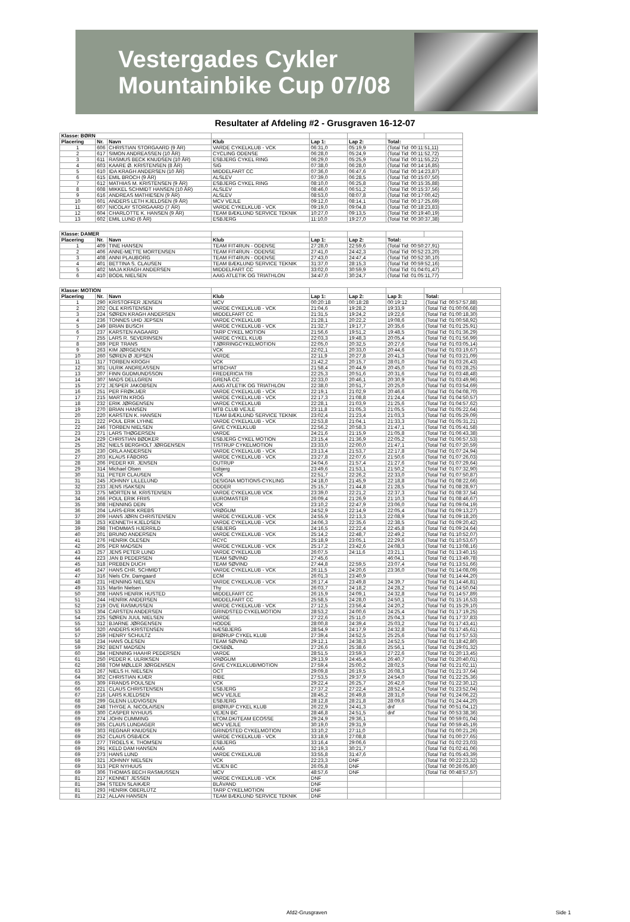Vestergades Cykler
Mountainbike Cup 07/08
Resultater af Afdeling #2 - Grusgraven 16-12-07
| Klasse: BØRN | | | | | | | |
| Placering | Nr. | Navn | Klub | Lap 1: | Lap 2: | Total: | |
| 1 | 606 | CHRISTIAN STORGAARD (9 ÅR) | VARDE CYKELKLUB - VCK | 06:31,0 | 05:19,9 | (Total Tid: 00:11:51,11) | |
| 2 | 617 | SIMON ANDREASSEN (10 ÅR) | CYCLING ODENSE | 06:28,0 | 05:24,9 | (Total Tid: 00:11:52,72) | |
| 3 | 611 | RASMUS BECK KNUDSEN (10 ÅR) | ESBJERG CYKEL RING | 06:29,0 | 05:25,9 | (Total Tid: 00:11:55,22) | |
| 4 | 603 | KAARE Ø. KRISTENSEN (8 ÅR) | SIG | 07:38,0 | 06:28,0 | (Total Tid: 00:14:16,85) | |
| 5 | 610 | IDA KRAGH ANDERSEN (10 ÅR) | MIDDELFART CC | 07:36,0 | 06:47,6 | (Total Tid: 00:14:23,87) | |
| 6 | 615 | EMIL BROCH (9 ÅR) | ALSLEV | 07:39,0 | 06:28,5 | (Total Tid: 00:15:07,50) | |
| 7 | 612 | MATHIAS M. KRISTENSEN (9 ÅR) | ESBJERG CYKEL RING | 08:10,0 | 06:25,8 | (Total Tid: 00:15:35,88) | |
| 8 | 608 | MIKKEL SCHMIDT HANSEN (10 ÅR) | ALSLEV | 08:46,0 | 06:51,2 | (Total Tid: 00:15:37,56) | |
| 9 | 616 | ANDREAS MATHIESEN (9 ÅR) | ALSLEV | 08:53,0 | 08:07,8 | (Total Tid: 00:17:00,42) | |
| 10 | 601 | ANDERS LETH KJELDSEN (9 ÅR) | MCV VEJLE | 09:12,0 | 08:14,1 | (Total Tid: 00:17:25,69) | |
| 11 | 607 | NICOLAY STORGAARD (7 ÅR) | VARDE CYKELKLUB - VCK | 09:19,0 | 09:04,8 | (Total Tid: 00:18:23,83) | |
| 12 | 604 | CHARLOTTE K. HANSEN (9 ÅR) | TEAM BÆKLUND SERVICE TEKNIK | 10:27,0 | 09:13,5 | (Total Tid: 00:19:40,19) | |
| 13 | 602 | EMIL LUND (6 ÅR) | ESBJERG | 11:10,0 | 19:27,0 | (Total Tid: 00:30:37,38) | |
| Klasse: DAMER | | | | | | | |
| Placering | Nr. | Navn | Klub | Lap 1: | Lap 2: | Total: | |
| 1 | 409 | TINE HANSEN | TEAM FIT4RUN - ODENSE | 27:28,0 | 22:59,6 | (Total Tid: 00:50:27,91) | |
| 2 | 406 | ANNE-METTE MORTENSEN | TEAM FIT4RUN - ODENSE | 27:41,0 | 24:42,3 | (Total Tid: 00:52:23,20) | |
| 3 | 408 | ANNI PLAUBORG | TEAM FIT4RUN - ODENSE | 27:43,0 | 24:47,4 | (Total Tid: 00:52:30,10) | |
| 4 | 401 | BETTINA S. CLAUSEN | TEAM BÆKLUND SERVICE TEKNIK | 31:37,0 | 28:15,3 | (Total Tid: 00:59:52,16) | |
| 5 | 402 | MAJA KRAGH ANDERSEN | MIDDELFART CC | 33:02,0 | 30:59,9 | (Total Tid: 01:04:01,47) | |
| 6 | 410 | BODIL NIELSEN | AAIG ATLETIK OG TRIATHLON | 34:47,0 | 30:24,7 | (Total Tid: 01:05:11,77) | |
| Klasse: MOTION | | | | | | | | |
| Placering | Nr. | Navn | Klub | Lap 1: | Lap 2: | Lap 3: | Total: | |
| 1 | 290 | KRISTOFFER JENSEN | MCV | 00:20:18 | 00:18:28 | 00:19:12 | (Total Tid: 00:57:57,88) | |
| 2 | 202 | OLE KRISTENSEN | VARDE CYKELKLUB - VCK | 21:04,6 | 19:28,2 | 19:33,9 | (Total Tid: 01:00:06,68) | |
| 3 | 224 | SØREN KRAGH ANDERSEN | MIDDELFART CC | 21:31,5 | 19:24,2 | 19:22,6 | (Total Tid: 01:00:18,30) | |
| 4 | 236 | TONNES UHD JEPSEN | VARDE CYKELKLUB | 21:28,1 | 20:22,2 | 19:08,6 | (Total Tid: 01:00:58,92) | |
| 5 | 249 | BRIAN BUSCH | VARDE CYKELKLUB - VCK | 21:32,7 | 19:17,7 | 20:35,6 | (Total Tid: 01:01:25,91) | |
| 6 | 237 | KARSTEN AAGAARD | TARP CYKEL MOTION | 21:56,6 | 19:51,2 | 19:48,5 | (Total Tid: 01:01:36,29) | |
| 7 | 255 | LARS R. SEVERINSEN | VARDE CYKEL KLUB | 22:03,3 | 19:48,3 | 20:05,4 | (Total Tid: 01:01:56,99) | |
| 8 | 269 | PER TRANS | TJØRRINGCYKELMOTION | 22:05,0 | 20:32,5 | 20:27,6 | (Total Tid: 01:03:05,14) | |
| 9 | 263 | KIM JØRGENSEN | VCK | 22:02,1 | 20:33,0 | 20:44,6 | (Total Tid: 01:03:19,67) | |
| 10 | 260 | SØREN Ø JEPSEN | VARDE | 22:11,9 | 20:27,8 | 20:41,3 | (Total Tid: 01:03:21,09) | |
| 11 | 317 | TORBEN KROGH | VCK | 21:42,2 | 20:15,7 | 28:01,0 | (Total Tid: 01:03:26,43) | |
| 12 | 301 | ULRIK ANDREASSEN | MTBCHAT | 21:58,4 | 20:44,9 | 20:45,0 | (Total Tid: 01:03:28,25) | |
| 13 | 207 | FINN GUDMUNDSSON | FREDERICIA TRI | 22:25,3 | 20:51,6 | 20:31,6 | (Total Tid: 01:03:48,48) | |
| 14 | 307 | MADS DELLGREN | GRENÅ CC | 22:33,0 | 20:46,1 | 20:30,9 | (Total Tid: 01:03:49,96) | |
| 15 | 272 | JESPER JAKOBSEN | AAIG ATLETIK OG TRIATHLON | 22:38,0 | 20:51,7 | 20:25,0 | (Total Tid: 01:03:54,69) | |
| 16 | 251 | PER FRØKJÆR | VARDE CYKELKLUB - VCK | 22:19,1 | 21:02,9 | 20:46,6 | (Total Tid: 01:04:08,70) | |
| 17 | 215 | MARTIN KROG | VARDE CYKELKLUB - VCK | 22:17,3 | 21:08,8 | 21:24,4 | (Total Tid: 01:04:50,57) | |
| 18 | 232 | ERIK JØRGENSEN | VARDE CYKELKLUB | 22:28,1 | 21:03,9 | 21:25,6 | (Total Tid: 01:04:57,62) | |
| 19 | 270 | BRIAN HANSEN | MTB CLUB VEJLE | 23:11,8 | 21:05,3 | 21:05,5 | (Total Tid: 01:05:22,64) | |
| 20 | 220 | KARSTEN K. HANSEN | TEAM BÆKLUND SERVICE TEKNIK | 23:02,4 | 21:23,4 | 21:03,3 | (Total Tid: 01:05:29,09) | |
| 21 | 222 | POUL ERIK LYHNE | VARDE CYKELKLUB - VCK | 22:53,8 | 21:04,1 | 21:33,3 | (Total Tid: 01:05:31,21) | |
| 22 | 246 | TORBEN NIELSEN | GIVE CYKELKLUB | 22:56,2 | 20:58,3 | 21:47,1 | (Total Tid: 01:05:41,58) | |
| 23 | 271 | LARS THØGERSEN | VARDE | 24:21,6 | 21:15,9 | 21:05,8 | (Total Tid: 01:06:43,38) | |
| 24 | 229 | CHRISTIAN BØDKER | ESBJERG CYKEL MOTION | 23:15,4 | 21:36,9 | 22:05,2 | (Total Tid: 01:06:57,53) | |
| 25 | 262 | NIELS BERGHOLT JØRGENSEN | TISTRUP CYKELMOTION | 23:33,0 | 22:00,0 | 21:47,1 | (Total Tid: 01:07:20,59) | |
| 26 | 230 | ORLA ANDERSEN | VARDE CYKELKLUB - VCK | 23:13,4 | 21:53,7 | 22:17,8 | (Total Tid: 01:07:24,94) | |
| 27 | 203 | KLAUS FÅBORG | VARDE CYKELKLUB - VCK | 23:27,8 | 22:07,6 | 21:50,6 | (Total Tid: 01:07:26,03) | |
| 28 | 206 | PEDER KR. JENSEN | OUTRUP | 24:04,6 | 21:57,4 | 21:27,6 | (Total Tid: 01:07:29,64) | |
| 29 | 314 | Michael Olsen | Esbjerg | 23:49,6 | 21:53,1 | 21:50,2 | (Total Tid: 01:07:32,90) | |
| 30 | 311 | PETER CLAUSEN | VCK | 22:51,7 | 22:26,2 | 22:33,0 | (Total Tid: 01:07:50,87) | |
| 31 | 245 | JOHNNY LILLELUND | DESIGNA MOTIONS-CYKLING | 24:18,0 | 21:45,9 | 22:18,8 | (Total Tid: 01:08:22,66) | |
| 32 | 233 | JENS ISAKSEN | ODDER | 25:15,7 | 21:44,8 | 21:28,5 | (Total Tid: 01:08:28,97) | |
| 33 | 275 | MORTEN M. KRISTENSEN | VARDE CYKELKLUB VCK | 23:39,0 | 22:21,2 | 22:37,3 | (Total Tid: 01:08:37,54) | |
| 34 | 266 | POUL ERIK FRIIS | EUROMASTER | 26:09,4 | 21:26,9 | 21:10,3 | (Total Tid: 01:08:46,67) | |
| 35 | 308 | HENNING DEIN | VCK | 23:10,2 | 22:47,9 | 23:06,0 | (Total Tid: 01:09:04,19) | |
| 36 | 204 | LARS-ERIK KREBS | VRØGUM | 24:52,9 | 22:14,9 | 22:05,4 | (Total Tid: 01:09:13,27) | |
| 37 | 209 | HANS JØRN CHRISTENSEN | VARDE CYKELKLUB - VCK | 24:55,9 | 22:13,3 | 22:08,9 | (Total Tid: 01:09:18,20) | |
| 38 | 253 | KENNETH KJELDSEN | VARDE CYKELKLUB - VCK | 24:06,3 | 22:35,6 | 22:38,5 | (Total Tid: 01:09:20,42) | |
| 39 | 298 | THOMMAS HJERRILD | ESBJERG | 24:16,5 | 22:22,4 | 22:45,8 | (Total Tid: 01:09:24,64) | |
| 40 | 201 | BRUNO ANDERSEN | VARDE CYKELKLUB - VCK | 25:14,2 | 22:48,7 | 22:49,2 | (Total Tid: 01:10:52,07) | |
| 41 | 276 | HENRIK OLESEN | RCYC | 25:18,9 | 23:05,1 | 22:29,6 | (Total Tid: 01:10:53,67) | |
| 42 | 205 | PER MADSEN | VARDE CYKELKLUB - VCK | 25:17,2 | 23:42,6 | 24:08,3 | (Total Tid: 01:13:08,16) | |
| 43 | 257 | JENS PETER LUND | VARDE CYKELKLUB | 26:07,5 | 24:11,6 | 23:21,1 | (Total Tid: 01:13:40,15) | |
| 44 | 223 | JAN B PEDERSEN | TEAM SØVIND | 27:45,6 | | 46:04,1 | (Total Tid: 01:13:49,78) | |
| 45 | 318 | PREBEN DUCH | TEAM SØVIND | 27:44,8 | 22:59,5 | 23:07,4 | (Total Tid: 01:13:51,66) | |
| 46 | 247 | HANS CHR. SCHMIDT | VARDE CYKELKLUB - VCK | 26:11,5 | 24:20,6 | 23:36,0 | (Total Tid: 01:14:08,09) | |
| 47 | 316 | Niels Chr. Damgaard | ECM | 26:01,3 | 23:40,9 | | (Total Tid: 01:14:44,20) | |
| 48 | 231 | HENNING NIELSEN | VARDE CYKELKLUB - VCK | 26:17,4 | 23:49,8 | 24:39,7 | (Total Tid: 01:14:46,81) | |
| 49 | 315 | Martin Nielsen | Thy | 26:03,7 | 24:18,2 | 24:28,2 | (Total Tid: 01:14:50,04) | |
| 50 | 208 | HANS HENRIK HUSTED | MIDDELFART CC | 26:15,9 | 24:09,1 | 24:32,8 | (Total Tid: 01:14:57,89) | |
| 51 | 244 | HENRIK ANDERSEN | MIDDELFART CC | 25:58,5 | 24:28,0 | 24:50,1 | (Total Tid: 01:15:16,53) | |
| 52 | 219 | OVE RASMUSSEN | VARDE CYKELKLUB - VCK | 27:12,5 | 23:56,4 | 24:20,2 | (Total Tid: 01:15:29,10) | |
| 53 | 304 | CARSTEN ANDERSEN | GRINDSTED CYKELMOTION | 28:53,2 | 24:00,6 | 24:25,4 | (Total Tid: 01:17:19,25) | |
| 54 | 225 | SØREN JUUL NIELSEN | VARDE | 27:22,6 | 25:11,0 | 25:04,3 | (Total Tid: 01:17:37,83) | |
| 55 | 312 | BJARNE JØRGENSEN | HODDE | 28:00,8 | 24:39,4 | 25:03,2 | (Total Tid: 01:17:43,41) | |
| 56 | 320 | ANDERS KRISTENSEN | NÆSBJERG | 28:54,9 | 24:17,9 | 24:32,8 | (Total Tid: 01:17:45,61) | |
| 57 | 259 | HENRY SCHULTZ | BRØRUP CYKEL KLUB | 27:39,4 | 24:52,5 | 25:25,6 | (Total Tid: 01:17:57,53) | |
| 58 | 234 | HANS OLESEN | TEAM SØVIND | 29:12,1 | 24:38,3 | 24:52,5 | (Total Tid: 01:18:42,80) | |
| 59 | 292 | BENT MADSEN | OKSBØL | 27:26,6 | 25:38,6 | 25:56,1 | (Total Tid: 01:29:01,32) | |
| 60 | 284 | HENNING HAAHR PEDERSEN | VARDE | 28:51,5 | 23:59,3 | 27:22,6 | (Total Tid: 01:20:13,45) | |
| 61 | 250 | PEDER K. ULRIKSEN | VRØGUM | 29:13,9 | 24:45,4 | 26:40,7 | (Total Tid: 01:20:40,01) | |
| 62 | 268 | TOM MØLLER JØRGENSEN | GIVE CYKELKLUB/MOTION | 27:59,4 | 25:00,2 | 28:02,5 | (Total Tid: 01:21:02,11) | |
| 63 | 267 | NIELS H. NIELSEN | OCT | 29:09,8 | 26:19,5 | 26:08,3 | (Total Tid: 01:21:37,64) | |
| 64 | 302 | CHRISTIAN KJÆR | RIBE | 27:53,5 | 29:37,9 | 24:54,0 | (Total Tid: 01:22:25,36) | |
| 65 | 309 | FRANDS POULSEN | VCK | 29:22,4 | 26:25,7 | 26:42,0 | (Total Tid: 01:22:30,12) | |
| 66 | 221 | CLAUS CHRISTENSEN | ESBJERG | 27:37,2 | 27:22,4 | 28:52,4 | (Total Tid: 01:23:52,04) | |
| 67 | 216 | LARS KJELDSEN | MCV VEJLE | 28:45,2 | 26:49,8 | 28:31,0 | (Total Tid: 01:24:06,22) | |
| 68 | 299 | GLENN LUDVIGSEN | ESBJERG | 28:12,8 | 28:21,8 | 28:09,6 | (Total Tid: 01:24:44,20) | |
| 69 | 248 | THYGE A. NICOLAISEN | BRØRUP CYKEL KLUB | 26:22,9 | 24:41,3 | dnf | (Total Tid: 00:51:04,12) | |
| 69 | 300 | CASPER NYHUUS | VEJEN BC | 28:46,8 | 24:51,5 | dnf | (Total Tid: 00:53:38,36) | |
| 69 | 274 | JOHN CUMMING | ETOM.DK/TEAM ECOSSE | 29:24,9 | 29:36,1 | | (Total Tid: 00:59:01,04) | |
| 69 | 265 | CLAUS LUNDAGER | MCV VEJLE | 30:19,0 | 29:31,9 | | (Total Tid: 00:59:45,19) | |
| 69 | 303 | REGNAR KNUDSEN | GRINDSTED CYKELMOTION | 33:10,2 | 27:11,0 | | (Total Tid: 01:00:21,26) | |
| 69 | 252 | CLAUS OSBÆCK | VARDE CYKELKLUB - VCK | 33:18,9 | 27:08,8 | | (Total Tid: 01:00:27,65) | |
| 69 | 277 | TROELS K. THOMSEN | ESBJERG | 33:16,4 | 29:06,6 | | (Total Tid: 01:02:23,03) | |
| 69 | 291 | KELD DAM HANSEN | AAIG | 32:19,3 | 30:21,7 | | (Total Tid: 01:02:41,06) | |
| 69 | 273 | HANS LUND | VARDE CYKELKLUB | 33:55,8 | 31:47,6 | | (Total Tid: 01:05:43,39) | |
| 69 | 321 | JOHNNY NIELSEN | VCK | 22:23,3 | DNF | | (Total Tid: 00:22:23,32) | |
| 69 | 313 | PER NYHUUS | VEJEN BC | 26:05,8 | DNF | | (Total Tid: 00:26:05,80) | |
| 69 | 306 | THOMAS BECH RASMUSSEN | MCV | 48:57,6 | DNF | | (Total Tid: 00:48:57,57) | |
| 81 | 217 | KENNET JESSEN | VARDE CYKELKLUB - VCK | DNF | | | | |
| 81 | 294 | STEEN SLAIKÆR | BLÅVAND | DNF | | | | |
| 81 | 293 | HENRIK OBERLÜTZ | TARP CYKELMOTION | DNF | | | | |
| 81 | 212 | ALLAN HANSEN | TEAM BÆKLUND SERVICE TEKNIK | DNF | | | | |
Afd2-Grusgraven Side 1